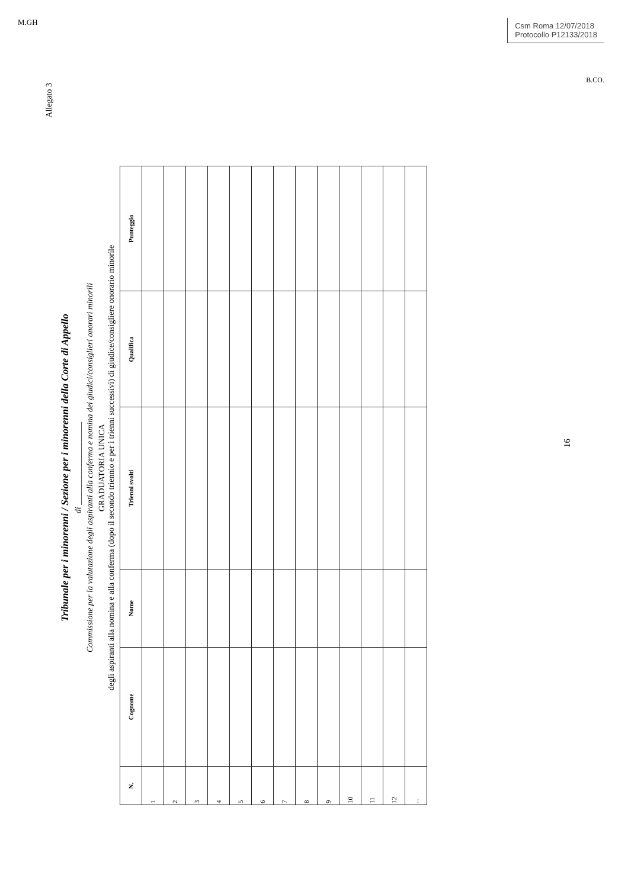M.GH
Csm Roma 12/07/2018
Protocollo P12133/2018
B.CO.
Allegato 3
Tribunale per i minorenni / Sezione per i minorenni della Corte di Appello
di ____________________
Commissione per la valutazione degli aspiranti alla conferma e nomina dei giudici/consiglieri onorari minorili
GRADUATORIA UNICA
degli aspiranti alla nomina e alla conferma (dopo il secondo triennio e per i trienni successivi) di giudice/consigliere onorario minorile
| N. | Cognome | Nome | Trienni svolti | Qualifica | Punteggio |
| --- | --- | --- | --- | --- | --- |
| 1 | | | | | |
| 2 | | | | | |
| 3 | | | | | |
| 4 | | | | | |
| 5 | | | | | |
| 6 | | | | | |
| 7 | | | | | |
| 8 | | | | | |
| 9 | | | | | |
| 10 | | | | | |
| 11 | | | | | |
| 12 | | | | | |
| ... | | | | | |
16